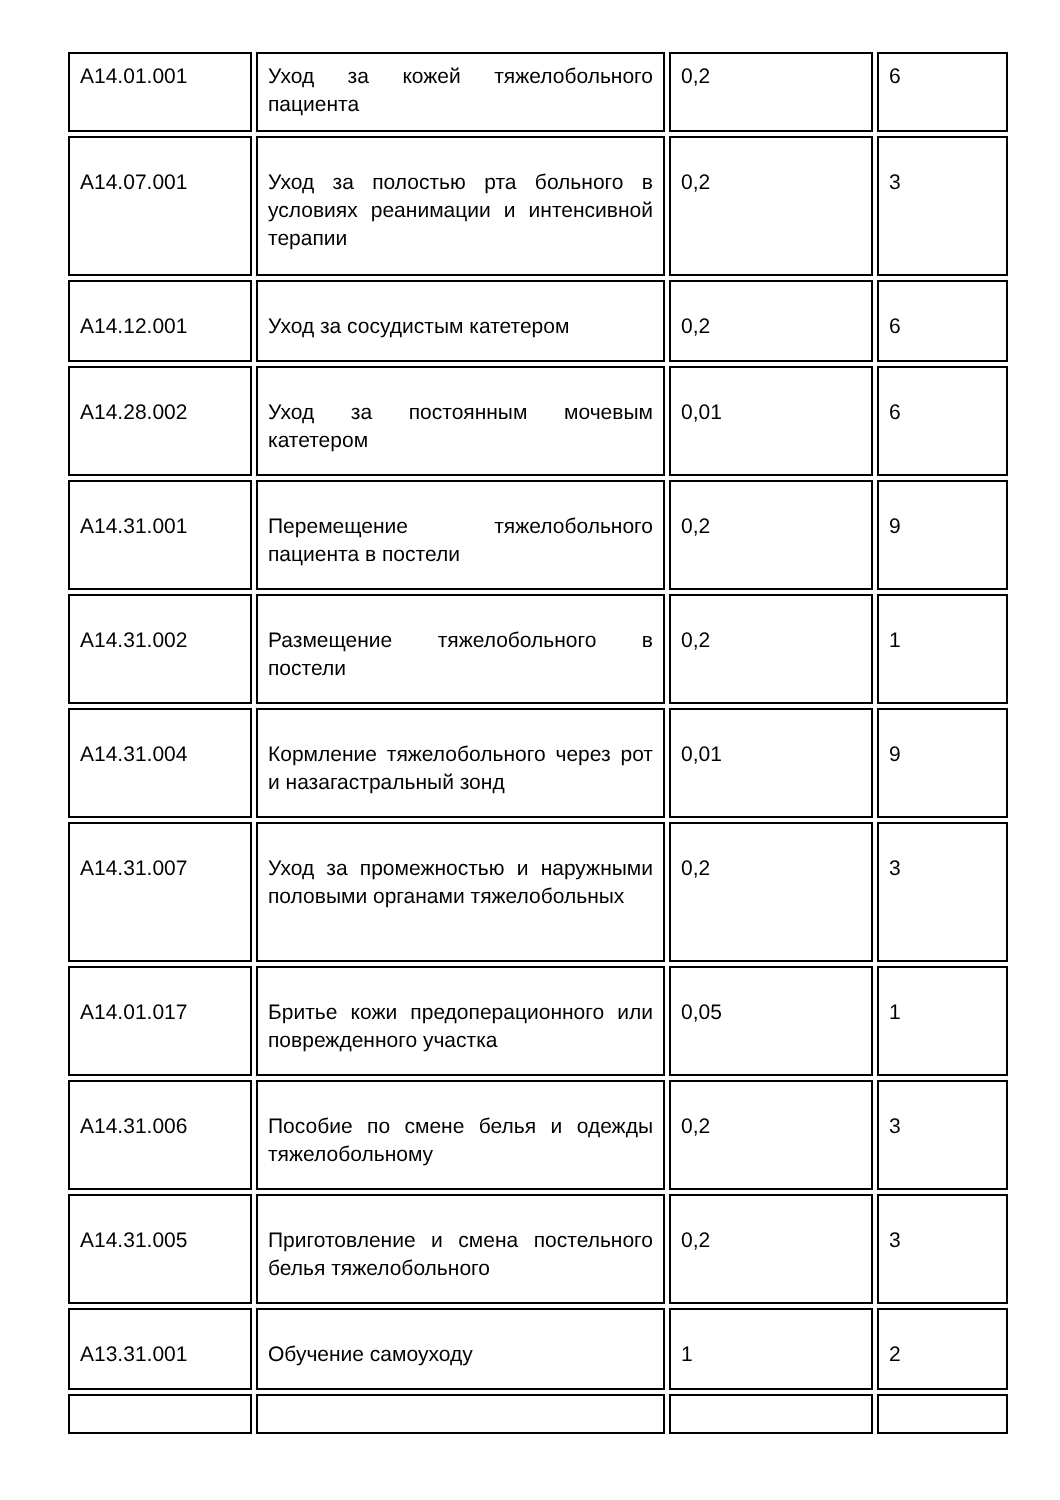| A14.01.001 | Уход за кожей тяжелобольного пациента | 0,2 | 6 |
| A14.07.001 | Уход за полостью рта больного в условиях реанимации и интенсивной терапии | 0,2 | 3 |
| A14.12.001 | Уход за сосудистым катетером | 0,2 | 6 |
| A14.28.002 | Уход за постоянным мочевым катетером | 0,01 | 6 |
| A14.31.001 | Перемещение тяжелобольного пациента в постели | 0,2 | 9 |
| A14.31.002 | Размещение тяжелобольного в постели | 0,2 | 1 |
| A14.31.004 | Кормление тяжелобольного через рот и назагастральный зонд | 0,01 | 9 |
| A14.31.007 | Уход за промежностью и наружными половыми органами тяжелобольных | 0,2 | 3 |
| A14.01.017 | Бритье кожи предоперационного или поврежденного участка | 0,05 | 1 |
| A14.31.006 | Пособие по смене белья и одежды тяжелобольному | 0,2 | 3 |
| A14.31.005 | Приготовление и смена постельного белья тяжелобольного | 0,2 | 3 |
| A13.31.001 | Обучение самоуходу | 1 | 2 |